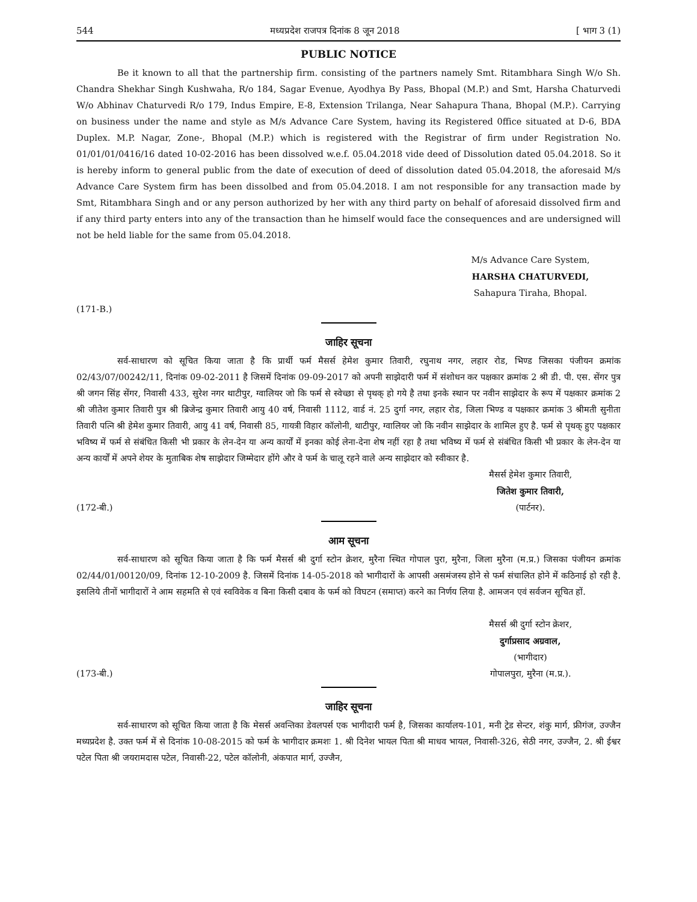544 मध्यप्रदेश राजपत्र दिनांक 8 जून 2018 [ भाग 3 (1)
PUBLIC NOTICE
Be it known to all that the partnership firm. consisting of the partners namely Smt. Ritambhara Singh W/o Sh. Chandra Shekhar Singh Kushwaha, R/o 184, Sagar Evenue, Ayodhya By Pass, Bhopal (M.P.) and Smt, Harsha Chaturvedi W/o Abhinav Chaturvedi R/o 179, Indus Empire, E-8, Extension Trilanga, Near Sahapura Thana, Bhopal (M.P.). Carrying on business under the name and style as M/s Advance Care System, having its Registered 0ffice situated at D-6, BDA Duplex. M.P. Nagar, Zone-, Bhopal (M.P.) which is registered with the Registrar of firm under Registration No. 01/01/01/0416/16 dated 10-02-2016 has been dissolved w.e.f. 05.04.2018 vide deed of Dissolution dated 05.04.2018. So it is hereby inform to general public from the date of execution of deed of dissolution dated 05.04.2018, the aforesaid M/s Advance Care System firm has been dissolbed and from 05.04.2018. I am not responsible for any transaction made by Smt, Ritambhara Singh and or any person authorized by her with any third party on behalf of aforesaid dissolved firm and if any third party enters into any of the transaction than he himself would face the consequences and are undersigned will not be held liable for the same from 05.04.2018.
M/s Advance Care System,
HARSHA CHATURVEDI,
Sahapura Tiraha, Bhopal.
(171-B.)
जाहिर सूचना
सर्व-साधारण को सूचित किया जाता है कि प्रार्थी फर्म मैसर्स हेमेश कुमार तिवारी, रघुनाथ नगर, लहार रोड, भिण्ड जिसका पंजीयन क्रमांक 02/43/07/00242/11, दिनांक 09-02-2011 है जिसमें दिनांक 09-09-2017 को अपनी साझेदारी फर्म में संशोधन कर पक्षकार क्रमांक 2 श्री डी. पी. एस. सेंगर पुत्र श्री जगन सिंह सेंगर, निवासी 433, सुरेश नगर थाटीपुर, ग्वालियर जो कि फर्म से स्वेच्छा से पृथक् हो गये है तथा इनके स्थान पर नवीन साझेदार के रूप में पक्षकार क्रमांक 2 श्री जीतेश कुमार तिवारी पुत्र श्री ब्रिजेन्द्र कुमार तिवारी आयु 40 वर्ष, निवासी 1112, वार्ड नं. 25 दुर्गा नगर, लहार रोड, जिला भिण्ड व पक्षकार क्रमांक 3 श्रीमती सुनीता तिवारी पत्नि श्री हेमेश कुमार तिवारी, आयु 41 वर्ष, निवासी 85, गायत्री विहार कॉलोनी, थाटीपुर, ग्वालियर जो कि नवीन साझेदार के शामिल हुए है. फर्म से पृथक् हुए पक्षकार भविष्य में फर्म से संबंधित किसी भी प्रकार के लेन-देन या अन्य कार्यों में इनका कोई लेना-देना शेष नहीं रहा है तथा भविष्य में फर्म से संबंधित किसी भी प्रकार के लेन-देन या अन्य कार्यों में अपने शेयर के मुताबिक शेष साझेदार जिम्मेदार होंगे और वे फर्म के चालू रहने वाले अन्य साझेदार को स्वीकार है.
मैसर्स हेमेश कुमार तिवारी,
जितेश कुमार तिवारी,
(172-बी.) (पार्टनर).
आम सूचना
सर्व-साधारण को सूचित किया जाता है कि फर्म मैसर्स श्री दुर्गा स्टोन क्रेशर, मुरैना स्थित गोपाल पुरा, मुरैना, जिला मुरैना (म.प्र.) जिसका पंजीयन क्रमांक 02/44/01/00120/09, दिनांक 12-10-2009 है. जिसमें दिनांक 14-05-2018 को भागीदारों के आपसी असमंजस्य होने से फर्म संचालित होने में कठिनाई हो रही है. इसलिये तीनों भागीदारों ने आम सहमति से एवं स्वविवेक व बिना किसी दबाव के फर्म को विघटन (समाप्त) करने का निर्णय लिया है. आमजन एवं सर्वजन सूचित हों.
मैसर्स श्री दुर्गा स्टोन क्रेशर,
दुर्गाप्रसाद अग्रवाल,
(भागीदार)
(173-बी.) गोपालपुरा, मुरैना (म.प्र.).
जाहिर सूचना
सर्व-साधारण को सूचित किया जाता है कि मेसर्स अवन्तिका डेवलपर्स एक भागीदारी फर्म है, जिसका कार्यालय-101, मनी ट्रेड सेन्टर, शंकु मार्ग, फ्रीगंज, उज्जैन मध्यप्रदेश है. उक्त फर्म में से दिनांक 10-08-2015 को फर्म के भागीदार क्रमशः 1. श्री दिनेश भायल पिता श्री माधव भायल, निवासी-326, सेठी नगर, उज्जैन, 2. श्री ईश्वर पटेल पिता श्री जयरामदास पटेल, निवासी-22, पटेल कॉलोनी, अंकपात मार्ग, उज्जैन,